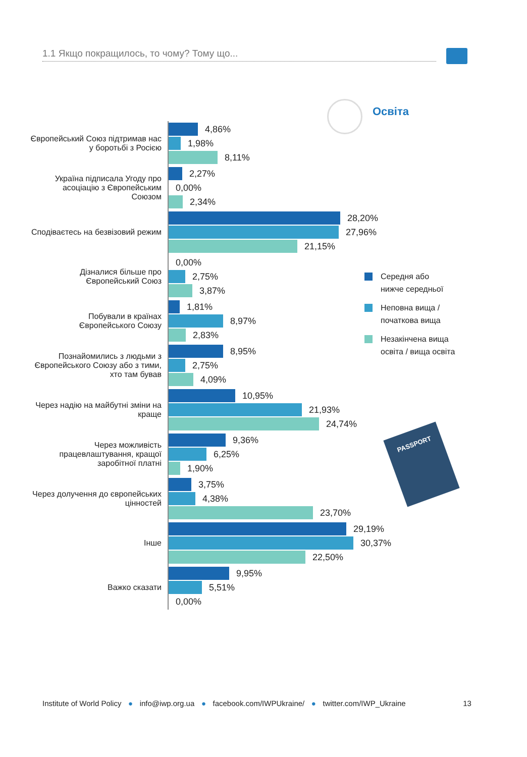1.1 Якщо покращилось, то чому? Тому що...
Освіта
Європейський Союз підтримав нас у боротьбі з Росією
4,86%
1,98%
8,11%
Україна підписала Угоду про асоціацію з Європейським Союзом
2,27%
0,00%
2,34%
Сподіваєтесь на безвізовий режим
28,20%
27,96%
21,15%
Дізналися більше про Європейський Союз
0,00%
2,75%
3,87%
Побували в країнах Європейського Союзу
1,81%
8,97%
2,83%
Познайомились з людьми з Європейського Союзу або з тими, хто там бував
8,95%
2,75%
4,09%
Через надію на майбутні зміни на краще
10,95%
21,93%
24,74%
Через можливість працевлаштування, кращої заробітної платні
9,36%
6,25%
1,90%
Через долучення до європейських цінностей
3,75%
4,38%
23,70%
Інше
29,19%
30,37%
22,50%
Важко сказати
9,95%
5,51%
0,00%
Середня або
нижче середньої
Неповна вища /
початкова вища
Незакінчена вища
освіта / вища освіта
PASSPORT
Institute of World Policy ● info@iwp.org.ua ● facebook.com/IWPUkraine/ ● twitter.com/IWP_Ukraine 13